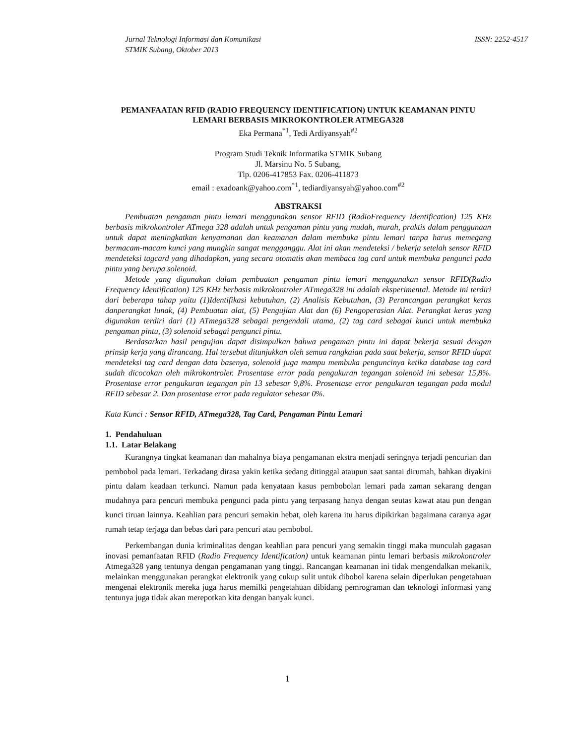Jurnal Teknologi Informasi dan Komunikasi
STMIK Subang, Oktober 2013
ISSN: 2252-4517
PEMANFAATAN RFID (RADIO FREQUENCY IDENTIFICATION) UNTUK KEAMANAN PINTU LEMARI BERBASIS MIKROKONTROLER ATMEGA328
Eka Permana<sup>*1</sup>, Tedi Ardiyansyah<sup>#2</sup>
Program Studi Teknik Informatika STMIK Subang
Jl. Marsinu No. 5 Subang,
Tlp. 0206-417853 Fax. 0206-411873
email : exadoank@yahoo.com<sup>*1</sup>, tediardiyansyah@yahoo.com<sup>#2</sup>
ABSTRAKSI
Pembuatan pengaman pintu lemari menggunakan sensor RFID (RadioFrequency Identification) 125 KHz berbasis mikrokontroler ATmega 328 adalah untuk pengaman pintu yang mudah, murah, praktis dalam penggunaan untuk dapat meningkatkan kenyamanan dan keamanan dalam membuka pintu lemari tanpa harus memegang bermacam-macam kunci yang mungkin sangat mengganggu. Alat ini akan mendeteksi / bekerja setelah sensor RFID mendeteksi tagcard yang dihadapkan, yang secara otomatis akan membaca tag card untuk membuka pengunci pada pintu yang berupa solenoid.
Metode yang digunakan dalam pembuatan pengaman pintu lemari menggunakan sensor RFID(Radio Frequency Identification) 125 KHz berbasis mikrokontroler ATmega328 ini adalah eksperimental. Metode ini terdiri dari beberapa tahap yaitu (1)Identifikasi kebutuhan, (2) Analisis Kebutuhan, (3) Perancangan perangkat keras danperangkat lunak, (4) Pembuatan alat, (5) Pengujian Alat dan (6) Pengoperasian Alat. Perangkat keras yang digunakan terdiri dari (1) ATmega328 sebagai pengendali utama, (2) tag card sebagai kunci untuk membuka pengaman pintu, (3) solenoid sebagai pengunci pintu.
Berdasarkan hasil pengujian dapat disimpulkan bahwa pengaman pintu ini dapat bekerja sesuai dengan prinsip kerja yang dirancang. Hal tersebut ditunjukkan oleh semua rangkaian pada saat bekerja, sensor RFID dapat mendeteksi tag card dengan data basenya, solenoid juga mampu membuka penguncinya ketika database tag card sudah dicocokan oleh mikrokontroler. Prosentase error pada pengukuran tegangan solenoid ini sebesar 15,8%. Prosentase error pengukuran tegangan pin 13 sebesar 9,8%. Prosentase error pengukuran tegangan pada modul RFID sebesar 2. Dan prosentase error pada regulator sebesar 0%.
Kata Kunci : Sensor RFID, ATmega328, Tag Card, Pengaman Pintu Lemari
1. Pendahuluan
1.1. Latar Belakang
Kurangnya tingkat keamanan dan mahalnya biaya pengamanan ekstra menjadi seringnya terjadi pencurian dan pembobol pada lemari. Terkadang dirasa yakin ketika sedang ditinggal ataupun saat santai dirumah, bahkan diyakini pintu dalam keadaan terkunci. Namun pada kenyataan kasus pembobolan lemari pada zaman sekarang dengan mudahnya para pencuri membuka pengunci pada pintu yang terpasang hanya dengan seutas kawat atau pun dengan kunci tiruan lainnya. Keahlian para pencuri semakin hebat, oleh karena itu harus dipikirkan bagaimana caranya agar rumah tetap terjaga dan bebas dari para pencuri atau pembobol.
Perkembangan dunia kriminalitas dengan keahlian para pencuri yang semakin tinggi maka munculah gagasan inovasi pemanfaatan RFID (Radio Frequency Identification) untuk keamanan pintu lemari berbasis mikrokontroler Atmega328 yang tentunya dengan pengamanan yang tinggi. Rancangan keamanan ini tidak mengendalkan mekanik, melainkan menggunakan perangkat elektronik yang cukup sulit untuk dibobol karena selain diperlukan pengetahuan mengenai elektronik mereka juga harus memilki pengetahuan dibidang pemrograman dan teknologi informasi yang tentunya juga tidak akan merepotkan kita dengan banyak kunci.
1